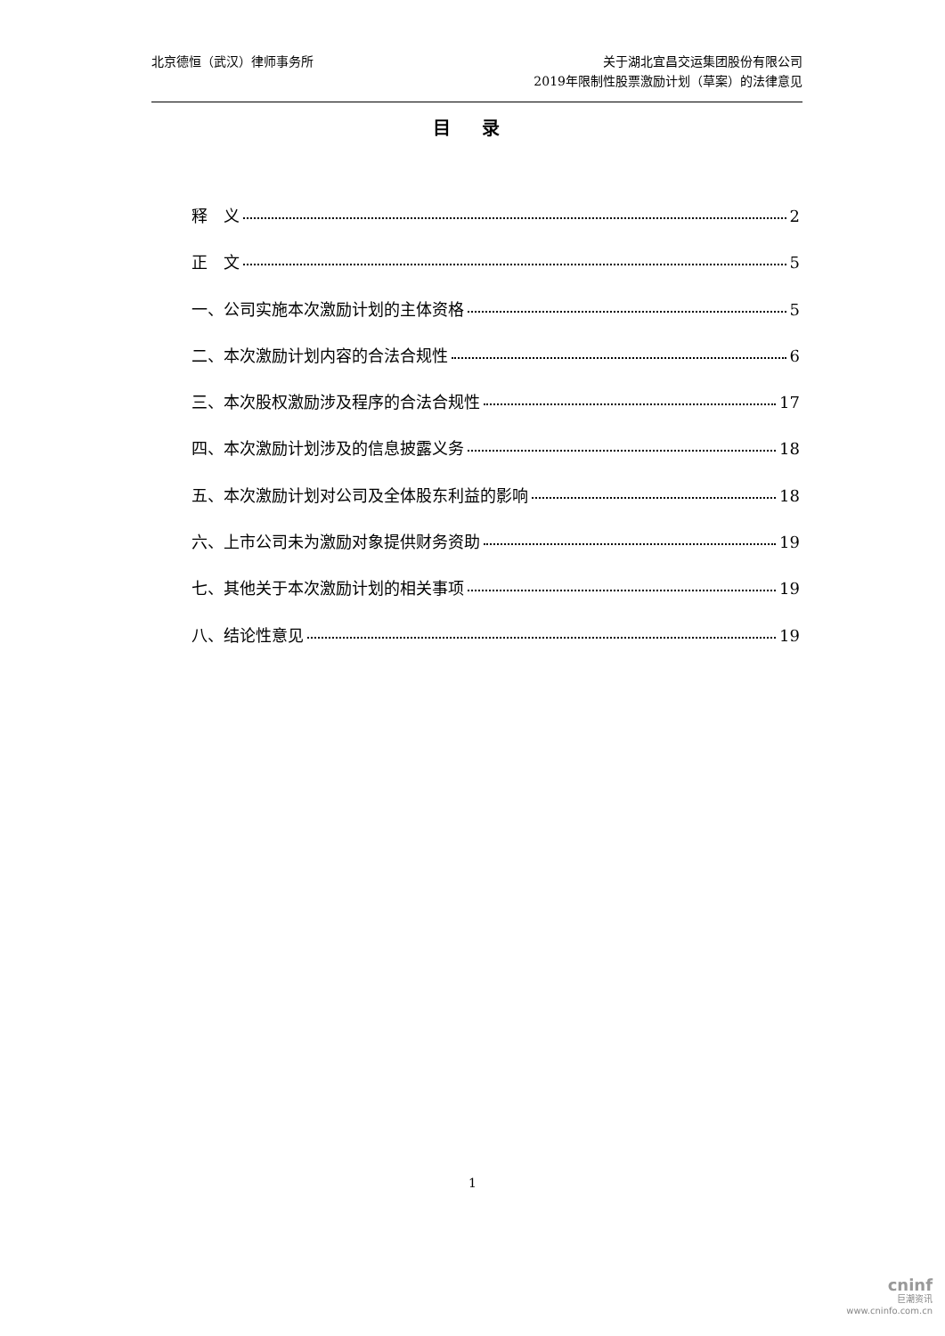北京德恒（武汉）律师事务所 关于湖北宜昌交运集团股份有限公司
2019年限制性股票激励计划（草案）的法律意见
目 录
释　义 2
正　文 5
一、公司实施本次激励计划的主体资格 5
二、本次激励计划内容的合法合规性 6
三、本次股权激励涉及程序的合法合规性 17
四、本次激励计划涉及的信息披露义务 18
五、本次激励计划对公司及全体股东利益的影响 18
六、上市公司未为激励对象提供财务资助 19
七、其他关于本次激励计划的相关事项 19
八、结论性意见 19
1
cninf
巨潮资讯
www.cninfo.com.cn